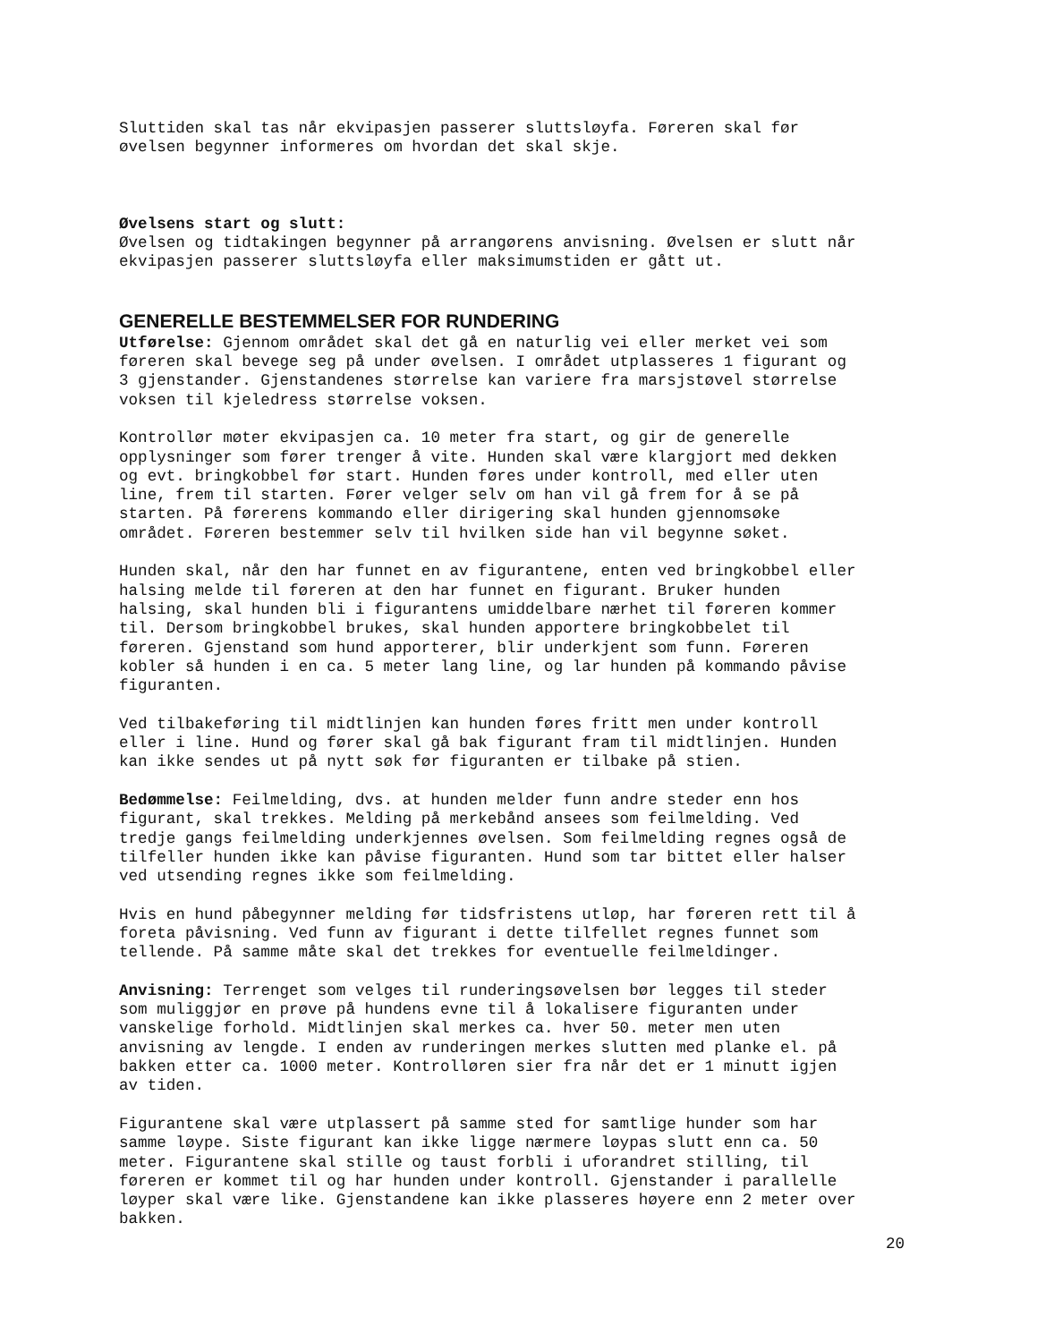Sluttiden skal tas når ekvipasjen passerer sluttsløyfa. Føreren skal før øvelsen begynner informeres om hvordan det skal skje.
Øvelsens start og slutt: Øvelsen og tidtakingen begynner på arrangørens anvisning. Øvelsen er slutt når ekvipasjen passerer sluttsløyfa eller maksimumstiden er gått ut.
GENERELLE BESTEMMELSER FOR RUNDERING
Utførelse: Gjennom området skal det gå en naturlig vei eller merket vei som føreren skal bevege seg på under øvelsen. I området utplasseres 1 figurant og 3 gjenstander. Gjenstandenes størrelse kan variere fra marsjstøvel størrelse voksen til kjeledress størrelse voksen.
Kontrollør møter ekvipasjen ca. 10 meter fra start, og gir de generelle opplysninger som fører trenger å vite. Hunden skal være klargjort med dekken og evt. bringkobbel før start. Hunden føres under kontroll, med eller uten line, frem til starten. Fører velger selv om han vil gå frem for å se på starten. På førerens kommando eller dirigering skal hunden gjennomsøke området. Føreren bestemmer selv til hvilken side han vil begynne søket.
Hunden skal, når den har funnet en av figurantene, enten ved bringkobbel eller halsing melde til føreren at den har funnet en figurant. Bruker hunden halsing, skal hunden bli i figurantens umiddelbare nærhet til føreren kommer til. Dersom bringkobbel brukes, skal hunden apportere bringkobbelet til føreren. Gjenstand som hund apporterer, blir underkjent som funn. Føreren kobler så hunden i en ca. 5 meter lang line, og lar hunden på kommando påvise figuranten.
Ved tilbakeføring til midtlinjen kan hunden føres fritt men under kontroll eller i line. Hund og fører skal gå bak figurant fram til midtlinjen. Hunden kan ikke sendes ut på nytt søk før figuranten er tilbake på stien.
Bedømmelse: Feilmelding, dvs. at hunden melder funn andre steder enn hos figurant, skal trekkes. Melding på merkebånd ansees som feilmelding. Ved tredje gangs feilmelding underkjennes øvelsen. Som feilmelding regnes også de tilfeller hunden ikke kan påvise figuranten. Hund som tar bittet eller halser ved utsending regnes ikke som feilmelding.
Hvis en hund påbegynner melding før tidsfristens utløp, har føreren rett til å foreta påvisning. Ved funn av figurant i dette tilfellet regnes funnet som tellende. På samme måte skal det trekkes for eventuelle feilmeldinger.
Anvisning: Terrenget som velges til runderingsøvelsen bør legges til steder som muliggjør en prøve på hundens evne til å lokalisere figuranten under vanskelige forhold. Midtlinjen skal merkes ca. hver 50. meter men uten anvisning av lengde. I enden av runderingen merkes slutten med planke el. på bakken etter ca. 1000 meter. Kontrolløren sier fra når det er 1 minutt igjen av tiden.
Figurantene skal være utplassert på samme sted for samtlige hunder som har samme løype. Siste figurant kan ikke ligge nærmere løypas slutt enn ca. 50 meter. Figurantene skal stille og taust forbli i uforandret stilling, til føreren er kommet til og har hunden under kontroll. Gjenstander i parallelle løyper skal være like. Gjenstandene kan ikke plasseres høyere enn 2 meter over bakken.
20